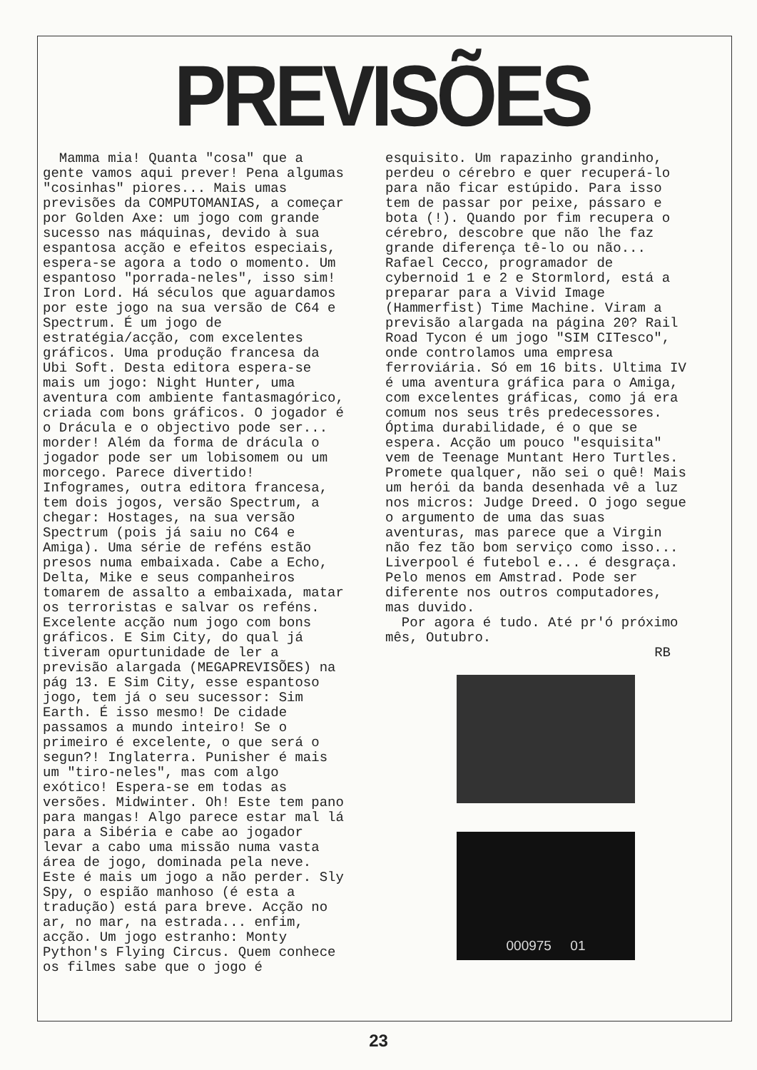PREVISÕES
Mamma mia! Quanta "cosa" que a gente vamos aqui prever! Pena algumas "cosinhas" piores... Mais umas previsões da COMPUTOMANIAS, a começar por Golden Axe: um jogo com grande sucesso nas máquinas, devido à sua espantosa acção e efeitos especiais, espera-se agora a todo o momento. Um espantoso "porrada-neles", isso sim! Iron Lord. Há séculos que aguardamos por este jogo na sua versão de C64 e Spectrum. É um jogo de estratégia/acção, com excelentes gráficos. Uma produção francesa da Ubi Soft. Desta editora espera-se mais um jogo: Night Hunter, uma aventura com ambiente fantasmagórico, criada com bons gráficos. O jogador é o Drácula e o objectivo pode ser... morder! Além da forma de drácula o jogador pode ser um lobisomem ou um morcego. Parece divertido! Infogrames, outra editora francesa, tem dois jogos, versão Spectrum, a chegar: Hostages, na sua versão Spectrum (pois já saiu no C64 e Amiga). Uma série de reféns estão presos numa embaixada. Cabe a Echo, Delta, Mike e seus companheiros tomarem de assalto a embaixada, matar os terroristas e salvar os reféns. Excelente acção num jogo com bons gráficos. E Sim City, do qual já tiveram opurtunidade de ler a previsão alargada (MEGAPREVISÕES) na pág 13. E Sim City, esse espantoso jogo, tem já o seu sucessor: Sim Earth. É isso mesmo! De cidade passamos a mundo inteiro! Se o primeiro é excelente, o que será o segun?! Inglaterra. Punisher é mais um "tiro-neles", mas com algo exótico! Espera-se em todas as versões. Midwinter. Oh! Este tem pano para mangas! Algo parece estar mal lá para a Sibéria e cabe ao jogador levar a cabo uma missão numa vasta área de jogo, dominada pela neve. Este é mais um jogo a não perder. Sly Spy, o espião manhoso (é esta a tradução) está para breve. Acção no ar, no mar, na estrada... enfim, acção. Um jogo estranho: Monty Python's Flying Circus. Quem conhece os filmes sabe que o jogo é
esquisito. Um rapazinho grandinho, perdeu o cérebro e quer recuperá-lo para não ficar estúpido. Para isso tem de passar por peixe, pássaro e bota (!). Quando por fim recupera o cérebro, descobre que não lhe faz grande diferença tê-lo ou não... Rafael Cecco, programador de cybernoid 1 e 2 e Stormlord, está a preparar para a Vivid Image (Hammerfist) Time Machine. Viram a previsão alargada na página 20? Rail Road Tycon é um jogo "SIM CITesco", onde controlamos uma empresa ferroviária. Só em 16 bits. Ultima IV é uma aventura gráfica para o Amiga, com excelentes gráficas, como já era comum nos seus três predecessores. Óptima durabilidade, é o que se espera. Acção um pouco "esquisita" vem de Teenage Muntant Hero Turtles. Promete qualquer, não sei o quê! Mais um herói da banda desenhada vê a luz nos micros: Judge Dreed. O jogo segue o argumento de uma das suas aventuras, mas parece que a Virgin não fez tão bom serviço como isso... Liverpool é futebol e... é desgraça. Pelo menos em Amstrad. Pode ser diferente nos outros computadores, mas duvido.
Por agora é tudo. Até pr'ó próximo mês, Outubro.
RB
000975 01
23